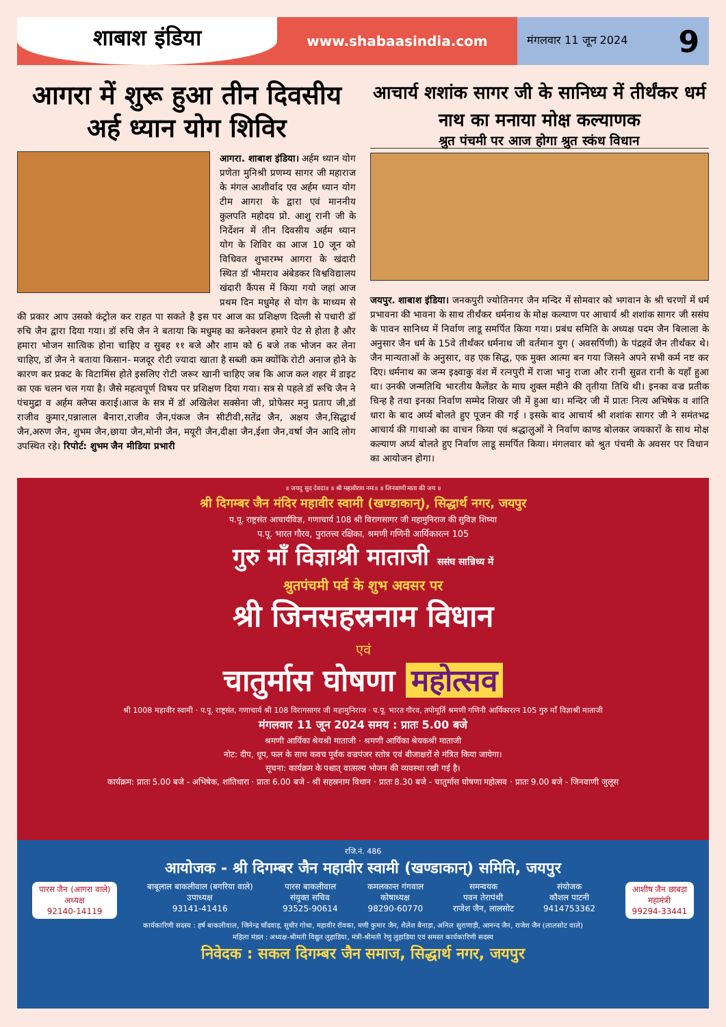शाबाश इंडिया
www.shabaasindia.com
मंगलवार 11 जून 2024 9
आगरा में शुरू हुआ तीन दिवसीय अर्ह ध्यान योग शिविर
आगरा. शाबाश इंडिया। अर्हम ध्यान योग प्रणेता मुनिश्री प्रणम्य सागर जी महाराज के मंगल आशीर्वाद एव अर्हम ध्यान योग टीम आगरा के द्वारा एवं माननीय कुलपति महोदय प्रो. आशु रानी जी के निर्देशन में तीन दिवसीय अर्हम ध्यान योग के शिविर का आज 10 जून को विधिवत शुभारम्भ आगरा के खंदारी स्थित डॉ भीमराव अंबेडकर विश्वविद्यालय खंदारी कैंपस में किया गयो जहां आज प्रथम दिन मधुमेह से योग के माध्यम से की प्रकार आप उसको कंट्रोल कर राहत पा सकते है इस पर आज का प्रशिक्षण दिल्ली से पधारी डॉ रुचि जैन द्वारा दिया गया। डॉ रुचि जैन ने बताया कि मधुमह का कनेक्शन हमारे पेट से होता है और हमारा भोजन सात्विक होना चाहिए व सुबह ११ बजे और शाम को 6 बजे तक भोजन कर लेना चाहिए, डॉ जैन ने बताया किसान- मजदूर रोटी ज्यादा खाता है सब्जी कम क्योंकि रोटी अनाज होने के कारण कर प्रकट के विटामिंस होते इसलिए रोटी जरूर खानी चाहिए जब कि आज कल शहर में डाइट का एक चलन चल गया है। जैसे महत्वपूर्ण विषय पर प्रशिक्षण दिया गया। सत्र से पहले डॉ रूचि जैन ने पंचमुद्रा व अर्हम क्लैप्स कराई।आज के सत्र में डॉ अखिलेश सक्सेना जी, प्रोफेसर मनु प्रताप जी,डॉ राजीव कुमार,पन्नालाल बैनारा,राजीव जैन,पंकज जैन सीटीवी,सतेंद्र जैन, अक्षय जैन,सिद्धार्थ जैन,अरुण जैन, शुभम जैन,छाया जैन,मोनी जैन, मयूरी जैन,दीक्षा जैन,ईशा जैन,वर्षा जैन आदि लोग उपस्थित रहे। रिपोर्ट: शुभम जैन मीडिया प्रभारी
आचार्य शशांक सागर जी के सानिध्य में तीर्थंकर धर्म नाथ का मनाया मोक्ष कल्याणक
श्रुत पंचमी पर आज होगा श्रुत स्कंध विधान
जयपुर. शाबाश इंडिया। जनकपुरी ज्योतिनगर जैन मन्दिर में सोमवार को भगवान के श्री चरणों में धर्म प्रभावना की भावना के साथ तीर्थंकर धर्मनाथ के मोक्ष कल्याण पर आचार्य श्री शशांक सागर जी ससंघ के पावन सानिध्य में निर्वाण लाडू समर्पित किया गया। प्रबंध समिति के अध्यक्ष पदम जैन बिलाला के अनुसार जैन धर्म के 15वे तीर्थंकर धर्मनाथ जी वर्तमान युग ( अवसर्पिणी) के पंद्रहवें जैन तीर्थंकर थे। जैन मान्यताओं के अनुसार, वह एक सिद्ध, एक मुक्त आत्मा बन गया जिसने अपने सभी कर्म नष्ट कर दिए। धर्मनाथ का जन्म इक्ष्वाकु वंश में रत्नपुरी में राजा भानु राजा और रानी सुव्रत रानी के यहाँ हुआ था। उनकी जन्मतिथि भारतीय कैलेंडर के माघ शुक्ल महीने की तृतीया तिथि थी। इनका वज्र प्रतीक चिन्ह है तथा इनका निर्वाण सम्मेद शिखर जी में हुआ था। मन्दिर जी में प्रातः नित्य अभिषेक व शांति धारा के बाद अर्घ्य बोलते हुए पूजन की गई । इसके बाद आचार्य श्री शशांक सागर जी ने समंतभद्र आचार्य की गाथाओ का वाचन किया एवं श्रद्धालुओं ने निर्वाण काण्ड बोलकर जयकारों के साथ मोक्ष कल्याण अर्घ्य बोलते हुए निर्वाण लाडू समर्पित किया। मंगलवार को श्रुत पंचमी के अवसर पर विधान का आयोजन होगा।
॥ जयदु सुद देवदा॥ ॥ श्री महावीराय नमः॥ ॥ जिनवाणी माता की जय ॥
श्री दिगम्बर जैन मंदिर महावीर स्वामी (खण्डाकान्), सिद्धार्थ नगर, जयपुर
प.पू. राष्ट्रसंत आचार्यविज्ञ, गणाचार्य 108 श्री विरागसागर जी महामुनिराज की सुविज्ञ शिष्या
प.पू. भारत गौरव, पुरातत्त्व रक्षिका, श्रमणी गणिनी आर्यिकारत्न 105
गुरु माँ विज्ञाश्री माताजी ससंघ सान्निध्य में
श्रुतपंचमी पर्व के शुभ अवसर पर
श्री जिनसहस्रनाम विधान
एवं
चातुर्मास घोषणा महोत्सव
श्री 1008 महावीर स्वामी · प.पू. राष्ट्रसंत, गणाचार्य श्री 108 विरागसागर जी महामुनिराज · प.पू. भारत गौरव, तपोमूर्ति श्रमणी गणिनी आर्यिकारत्न 105 गुरु माँ विज्ञाश्री माताजी
मंगलवार 11 जून 2024 समय : प्रातः 5.00 बजे
श्रमणी आर्यिका श्रेयश्री माताजी · श्रमणी आर्यिका श्रेयकश्री माताजी
नोट: दीप, धूप, फल के साथ कवच पूर्वक वज्रपंजर स्तोत्र एवं बीजाक्षरों से मंत्रित किया जायेगा।
सूचना: कार्यक्रम के पश्चात् वात्सल्य भोजन की व्यवस्था रखी गई है।
कार्यक्रम: प्रातः 5.00 बजे - अभिषेक, शांतिधारा · प्रातः 6.00 बजे - श्री सहस्रनाम विधान · प्रातः 8.30 बजे - चातुर्मास घोषणा महोत्सव · प्रातः 9.00 बजे - जिनवाणी जुलूस
रजि.नं. 486
आयोजक - श्री दिगम्बर जैन महावीर स्वामी (खण्डाकान्) समिति, जयपुर
पारस जैन (आगरा वाले)
अध्यक्ष
92140-14119
बाबूलाल बाकलीवाल (बगरिया वाले)
उपाध्यक्ष
93141-41416
पारस बाकलीवाल
संयुक्त सचिव
93525-90614
कमलकान्त गंगवाल
कोषाध्यक्ष
98290-60770
समन्वयक
पवन तेरापंथी
राजेश जैन, लालसोट
संयोजक
कौशल पाटनी
9414753362
आशीष जैन छाबड़ा
महामंत्री
99294-33441
कार्यकारिणी सदस्य : हर्ष बाकलीवाल, जिनेन्द्र चाँदवाड़, सुधीर गोधा, महावीर रॉवका, मणी कुमार जैन, शैलेश बैनाड़ा, अनिल सुराणाड़ी, आनन्द जैन, राजेश जैन (लालसोट वाले)
महिला मंडल : अध्यक्ष-श्रीमती विद्युत लुहाडिया, मंत्री-श्रीमती रेणु लुहाडिया एवं समस्त कार्यकारिणी सदस्य
निवेदक : सकल दिगम्बर जैन समाज, सिद्धार्थ नगर, जयपुर